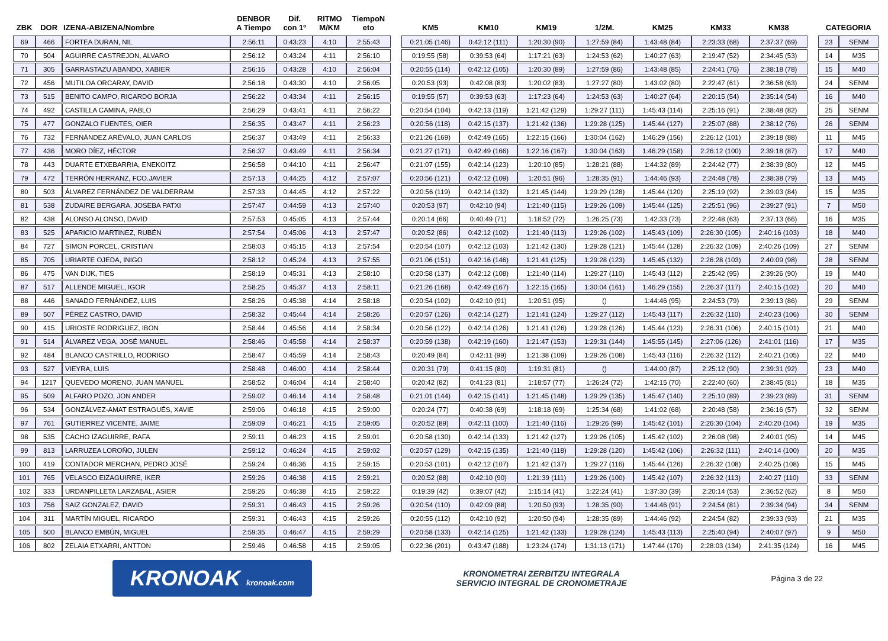| ZBK | DOR | IZENA-ABIZENA/Nombre | DENBOR A Tiempo | Dif. con 1º | RITMO M/KM | TiempoN eto | | KM5 | KM10 | KM19 | 1/2M. | KM25 | KM33 | KM38 | | CATEGORIA | |
| --- | --- | --- | --- | --- | --- | --- | --- | --- | --- | --- | --- | --- | --- | --- | --- | --- | --- |
| 69 | 466 | FORTEA DURAN, NIL | 2:56:11 | 0:43:23 | 4:10 | 2:55:43 | | 0:21:05 (146) | 0:42:12 (111) | 1:20:30 (90) | 1:27:59 (84) | 1:43:48 (84) | 2:23:33 (68) | 2:37:37 (69) | | 23 | SENM |
| 70 | 504 | AGUIRRE CASTREJON, ALVARO | 2:56:12 | 0:43:24 | 4:11 | 2:56:10 | | 0:19:55 (58) | 0:39:53 (64) | 1:17:21 (63) | 1:24:53 (62) | 1:40:27 (63) | 2:19:47 (52) | 2:34:45 (53) | | 14 | M35 |
| 71 | 305 | GARRASTAZU ABANDO, XABIER | 2:56:16 | 0:43:28 | 4:10 | 2:56:04 | | 0:20:55 (114) | 0:42:12 (105) | 1:20:30 (89) | 1:27:59 (86) | 1:43:48 (85) | 2:24:41 (76) | 2:38:18 (78) | | 15 | M40 |
| 72 | 456 | MUTILOA ORCARAY, DAVID | 2:56:18 | 0:43:30 | 4:10 | 2:56:05 | | 0:20:53 (93) | 0:42:08 (83) | 1:20:02 (83) | 1:27:27 (80) | 1:43:02 (80) | 2:22:47 (61) | 2:36:58 (63) | | 24 | SENM |
| 73 | 515 | BENITO CAMPO, RICARDO BORJA | 2:56:22 | 0:43:34 | 4:11 | 2:56:15 | | 0:19:55 (57) | 0:39:53 (63) | 1:17:23 (64) | 1:24:53 (63) | 1:40:27 (64) | 2:20:15 (54) | 2:35:14 (54) | | 16 | M40 |
| 74 | 492 | CASTILLA CAMINA, PABLO | 2:56:29 | 0:43:41 | 4:11 | 2:56:22 | | 0:20:54 (104) | 0:42:13 (119) | 1:21:42 (129) | 1:29:27 (111) | 1:45:43 (114) | 2:25:16 (91) | 2:38:48 (82) | | 25 | SENM |
| 75 | 477 | GONZALO FUENTES, OIER | 2:56:35 | 0:43:47 | 4:11 | 2:56:23 | | 0:20:56 (118) | 0:42:15 (137) | 1:21:42 (136) | 1:29:28 (125) | 1:45:44 (127) | 2:25:07 (88) | 2:38:12 (76) | | 26 | SENM |
| 76 | 732 | FERNÁNDEZ ARÉVALO, JUAN CARLOS | 2:56:37 | 0:43:49 | 4:11 | 2:56:33 | | 0:21:26 (169) | 0:42:49 (165) | 1:22:15 (166) | 1:30:04 (162) | 1:46:29 (156) | 2:26:12 (101) | 2:39:18 (88) | | 11 | M45 |
| 77 | 436 | MORO DÍEZ, HÉCTOR | 2:56:37 | 0:43:49 | 4:11 | 2:56:34 | | 0:21:27 (171) | 0:42:49 (166) | 1:22:16 (167) | 1:30:04 (163) | 1:46:29 (158) | 2:26:12 (100) | 2:39:18 (87) | | 17 | M40 |
| 78 | 443 | DUARTE ETXEBARRIA, ENEKOITZ | 2:56:58 | 0:44:10 | 4:11 | 2:56:47 | | 0:21:07 (155) | 0:42:14 (123) | 1:20:10 (85) | 1:28:21 (88) | 1:44:32 (89) | 2:24:42 (77) | 2:38:39 (80) | | 12 | M45 |
| 79 | 472 | TERRÓN HERRANZ, FCO.JAVIER | 2:57:13 | 0:44:25 | 4:12 | 2:57:07 | | 0:20:56 (121) | 0:42:12 (109) | 1:20:51 (96) | 1:28:35 (91) | 1:44:46 (93) | 2:24:48 (78) | 2:38:38 (79) | | 13 | M45 |
| 80 | 503 | ÁLVAREZ FERNÁNDEZ DE VALDERRAM | 2:57:33 | 0:44:45 | 4:12 | 2:57:22 | | 0:20:56 (119) | 0:42:14 (132) | 1:21:45 (144) | 1:29:29 (128) | 1:45:44 (120) | 2:25:19 (92) | 2:39:03 (84) | | 15 | M35 |
| 81 | 538 | ZUDAIRE BERGARA, JOSEBA PATXI | 2:57:47 | 0:44:59 | 4:13 | 2:57:40 | | 0:20:53 (97) | 0:42:10 (94) | 1:21:40 (115) | 1:29:26 (109) | 1:45:44 (125) | 2:25:51 (96) | 2:39:27 (91) | | 7 | M50 |
| 82 | 438 | ALONSO ALONSO, DAVID | 2:57:53 | 0:45:05 | 4:13 | 2:57:44 | | 0:20:14 (66) | 0:40:49 (71) | 1:18:52 (72) | 1:26:25 (73) | 1:42:33 (73) | 2:22:48 (63) | 2:37:13 (66) | | 16 | M35 |
| 83 | 525 | APARICIO MARTINEZ, RUBÉN | 2:57:54 | 0:45:06 | 4:13 | 2:57:47 | | 0:20:52 (86) | 0:42:12 (102) | 1:21:40 (113) | 1:29:26 (102) | 1:45:43 (109) | 2:26:30 (105) | 2:40:16 (103) | | 18 | M40 |
| 84 | 727 | SIMON PORCEL, CRISTIAN | 2:58:03 | 0:45:15 | 4:13 | 2:57:54 | | 0:20:54 (107) | 0:42:12 (103) | 1:21:42 (130) | 1:29:28 (121) | 1:45:44 (128) | 2:26:32 (109) | 2:40:26 (109) | | 27 | SENM |
| 85 | 705 | URIARTE OJEDA, INIGO | 2:58:12 | 0:45:24 | 4:13 | 2:57:55 | | 0:21:06 (151) | 0:42:16 (146) | 1:21:41 (125) | 1:29:28 (123) | 1:45:45 (132) | 2:26:28 (103) | 2:40:09 (98) | | 28 | SENM |
| 86 | 475 | VAN DIJK, TIES | 2:58:19 | 0:45:31 | 4:13 | 2:58:10 | | 0:20:58 (137) | 0:42:12 (108) | 1:21:40 (114) | 1:29:27 (110) | 1:45:43 (112) | 2:25:42 (95) | 2:39:26 (90) | | 19 | M40 |
| 87 | 517 | ALLENDE MIGUEL, IGOR | 2:58:25 | 0:45:37 | 4:13 | 2:58:11 | | 0:21:26 (168) | 0:42:49 (167) | 1:22:15 (165) | 1:30:04 (161) | 1:46:29 (155) | 2:26:37 (117) | 2:40:15 (102) | | 20 | M40 |
| 88 | 446 | SANADO FERNÁNDEZ, LUIS | 2:58:26 | 0:45:38 | 4:14 | 2:58:18 | | 0:20:54 (102) | 0:42:10 (91) | 1:20:51 (95) | () | 1:44:46 (95) | 2:24:53 (79) | 2:39:13 (86) | | 29 | SENM |
| 89 | 507 | PÉREZ CASTRO, DAVID | 2:58:32 | 0:45:44 | 4:14 | 2:58:26 | | 0:20:57 (126) | 0:42:14 (127) | 1:21:41 (124) | 1:29:27 (112) | 1:45:43 (117) | 2:26:32 (110) | 2:40:23 (106) | | 30 | SENM |
| 90 | 415 | URIOSTE RODRIGUEZ, IBON | 2:58:44 | 0:45:56 | 4:14 | 2:58:34 | | 0:20:56 (122) | 0:42:14 (126) | 1:21:41 (126) | 1:29:28 (126) | 1:45:44 (123) | 2:26:31 (106) | 2:40:15 (101) | | 21 | M40 |
| 91 | 514 | ÁLVAREZ VEGA, JOSÉ MANUEL | 2:58:46 | 0:45:58 | 4:14 | 2:58:37 | | 0:20:59 (138) | 0:42:19 (160) | 1:21:47 (153) | 1:29:31 (144) | 1:45:55 (145) | 2:27:06 (126) | 2:41:01 (116) | | 17 | M35 |
| 92 | 484 | BLANCO CASTRILLO, RODRIGO | 2:58:47 | 0:45:59 | 4:14 | 2:58:43 | | 0:20:49 (84) | 0:42:11 (99) | 1:21:38 (109) | 1:29:26 (108) | 1:45:43 (116) | 2:26:32 (112) | 2:40:21 (105) | | 22 | M40 |
| 93 | 527 | VIEYRA, LUIS | 2:58:48 | 0:46:00 | 4:14 | 2:58:44 | | 0:20:31 (79) | 0:41:15 (80) | 1:19:31 (81) | () | 1:44:00 (87) | 2:25:12 (90) | 2:39:31 (92) | | 23 | M40 |
| 94 | 1217 | QUEVEDO MORENO, JUAN MANUEL | 2:58:52 | 0:46:04 | 4:14 | 2:58:40 | | 0:20:42 (82) | 0:41:23 (81) | 1:18:57 (77) | 1:26:24 (72) | 1:42:15 (70) | 2:22:40 (60) | 2:38:45 (81) | | 18 | M35 |
| 95 | 509 | ALFARO POZO, JON ANDER | 2:59:02 | 0:46:14 | 4:14 | 2:58:48 | | 0:21:01 (144) | 0:42:15 (141) | 1:21:45 (148) | 1:29:29 (135) | 1:45:47 (140) | 2:25:10 (89) | 2:39:23 (89) | | 31 | SENM |
| 96 | 534 | GONZÁLVEZ-AMAT ESTRAGUÉS, XAVIE | 2:59:06 | 0:46:18 | 4:15 | 2:59:00 | | 0:20:24 (77) | 0:40:38 (69) | 1:18:18 (69) | 1:25:34 (68) | 1:41:02 (68) | 2:20:48 (58) | 2:36:16 (57) | | 32 | SENM |
| 97 | 761 | GUTIERREZ VICENTE, JAIME | 2:59:09 | 0:46:21 | 4:15 | 2:59:05 | | 0:20:52 (89) | 0:42:11 (100) | 1:21:40 (116) | 1:29:26 (99) | 1:45:42 (101) | 2:26:30 (104) | 2:40:20 (104) | | 19 | M35 |
| 98 | 535 | CACHO IZAGUIRRE, RAFA | 2:59:11 | 0:46:23 | 4:15 | 2:59:01 | | 0:20:58 (130) | 0:42:14 (133) | 1:21:42 (127) | 1:29:26 (105) | 1:45:42 (102) | 2:26:08 (98) | 2:40:01 (95) | | 14 | M45 |
| 99 | 813 | LARRUZEA LOROÑO, JULEN | 2:59:12 | 0:46:24 | 4:15 | 2:59:02 | | 0:20:57 (129) | 0:42:15 (135) | 1:21:40 (118) | 1:29:28 (120) | 1:45:42 (106) | 2:26:32 (111) | 2:40:14 (100) | | 20 | M35 |
| 100 | 419 | CONTADOR MERCHAN, PEDRO JOSÉ | 2:59:24 | 0:46:36 | 4:15 | 2:59:15 | | 0:20:53 (101) | 0:42:12 (107) | 1:21:42 (137) | 1:29:27 (116) | 1:45:44 (126) | 2:26:32 (108) | 2:40:25 (108) | | 15 | M45 |
| 101 | 765 | VELASCO EIZAGUIRRE, IKER | 2:59:26 | 0:46:38 | 4:15 | 2:59:21 | | 0:20:52 (88) | 0:42:10 (90) | 1:21:39 (111) | 1:29:26 (100) | 1:45:42 (107) | 2:26:32 (113) | 2:40:27 (110) | | 33 | SENM |
| 102 | 333 | URDANPILLETA LARZABAL, ASIER | 2:59:26 | 0:46:38 | 4:15 | 2:59:22 | | 0:19:39 (42) | 0:39:07 (42) | 1:15:14 (41) | 1:22:24 (41) | 1:37:30 (39) | 2:20:14 (53) | 2:36:52 (62) | | 8 | M50 |
| 103 | 756 | SAIZ GONZALEZ, DAVID | 2:59:31 | 0:46:43 | 4:15 | 2:59:26 | | 0:20:54 (110) | 0:42:09 (88) | 1:20:50 (93) | 1:28:35 (90) | 1:44:46 (91) | 2:24:54 (81) | 2:39:34 (94) | | 34 | SENM |
| 104 | 311 | MARTÍN MIGUEL, RICARDO | 2:59:31 | 0:46:43 | 4:15 | 2:59:26 | | 0:20:55 (112) | 0:42:10 (92) | 1:20:50 (94) | 1:28:35 (89) | 1:44:46 (92) | 2:24:54 (82) | 2:39:33 (93) | | 21 | M35 |
| 105 | 500 | BLANCO EMBÚN, MIGUEL | 2:59:35 | 0:46:47 | 4:15 | 2:59:29 | | 0:20:58 (133) | 0:42:14 (125) | 1:21:42 (133) | 1:29:28 (124) | 1:45:43 (113) | 2:25:40 (94) | 2:40:07 (97) | | 9 | M50 |
| 106 | 802 | ZELAIA ETXARRI, ANTTON | 2:59:46 | 0:46:58 | 4:15 | 2:59:05 | | 0:22:36 (201) | 0:43:47 (188) | 1:23:24 (174) | 1:31:13 (171) | 1:47:44 (170) | 2:28:03 (134) | 2:41:35 (124) | | 16 | M45 |
KRONOAK kronoak.com
KRONOMETRAI ZERBITZU INTEGRALA
SERVICIO INTEGRAL DE CRONOMETRAJE
Página 3 de 22